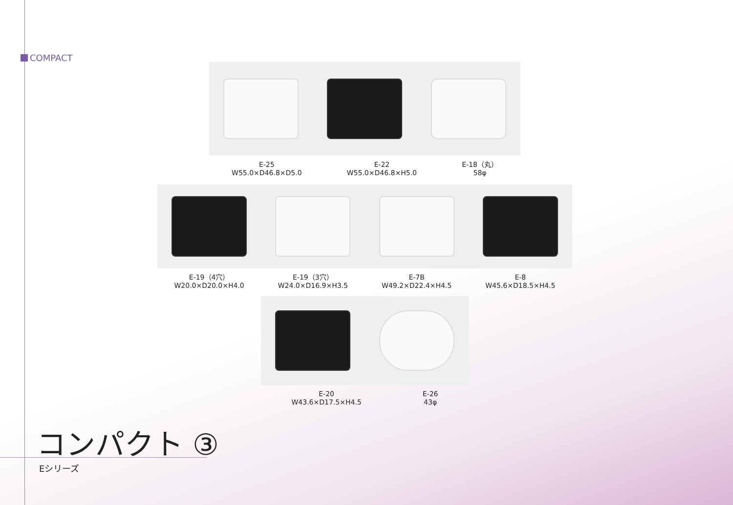COMPACT
E-25
W55.0×D46.8×D5.0
E-22
W55.0×D46.8×H5.0
E-18（丸）
58φ
E-19（4穴）
W20.0×D20.0×H4.0
E-19（3穴）
W24.0×D16.9×H3.5
E-7B
W49.2×D22.4×H4.5
E-8
W45.6×D18.5×H4.5
E-20
W43.6×D17.5×H4.5
E-26
43φ
コンパクト ③
Eシリーズ